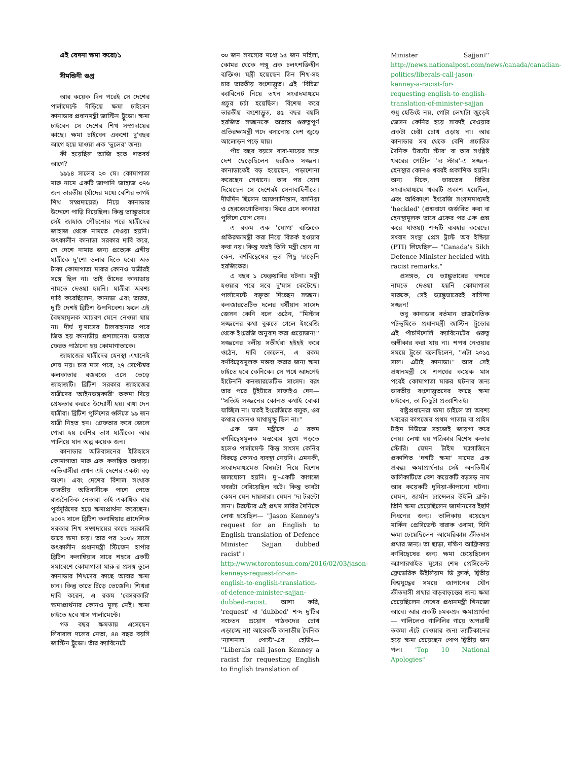এই বেদনা ক্ষমা করো/১
সীমন্তিনী গুপ্ত
আর কয়েক দিন পরেই সে দেশের পার্লামেন্টে দাঁড়িয়ে ক্ষমা চাইবেন কানাডার প্রধানমন্ত্রী জাস্টিন ট্রুডো। ক্ষমা চাইবেন সে দেশের শিখ সম্প্রদায়ের কাছে। ক্ষমা চাইবেন একশো দু'বছর আগে হয়ে যাওয়া এক 'ভুলের' জন্য।
কী হয়েছিল আজি হতে শতবর্ষ আগে?
১৯১৪ সালের ২৩ মে। কোমাগাতা মারু নামে একটি জাপানি জাহাজ ৩৭৬ জন ভারতীয় (যাঁদের মধ্যে বেশির ভাগই শিখ সম্প্রদায়ের) নিয়ে কানাডার উদ্দেশে পাড়ি দিয়েছিল। কিন্তু ভ্যাঙ্কুভারে সেই জাহাজ পৌঁছনোর পরে যাত্রীদের জাহাজ থেকে নামতে দেওয়া হয়নি। তৎকালীন কানাডা সরকার দাবি করে, সে দেশে নামার জন্য প্রত্যেক এশীয় যাত্রীকে দু'শো ডলার দিতে হবে। অত টাকা কোমাগাতা মারুর কোনও যাত্রীরই সঙ্গে ছিল না। তাই তাঁদের কানাডায় নামতে দেওয়া হয়নি। যাত্রীরা অবশ্য দাবি করেছিলেন, কানাডা এবং ভারত, দু'টি দেশই ব্রিটিশ উপনিবেশ। ফলে এই বৈষম্যমূলক আচরণ মেনে নেওয়া যায় না। দীর্ঘ দু'মাসের টালবাহানার পরে জিত হয় কানাডীয় প্রশাসনের। ভারতে ফেরত পাঠানো হয় কোমাগাতাকে।
জাহাজের যাত্রীদের হেনস্থা এখানেই শেষ নয়। চার মাস পরে, ২৭ সেপ্টেম্বর কলকাতার বজবজে এসে ভেড়ে জাহাজটি। ব্রিটিশ সরকার জাহাজের যাত্রীদের 'আইনভঙ্গকারী' তকমা দিয়ে গ্রেফতার করতে উদ্যোগী হয়। বাধা দেন যাত্রীরা। ব্রিটিশ পুলিশের গুলিতে ১৯ জন যাত্রী নিহত হন। গ্রেফতার করে জেলে পোরা হয় বেশির ভাগ যাত্রীকে। আর পালিয়ে যান অল্প কয়েক জন।
কানাডার অভিবাসনের ইতিহাসে কোমাগাতা মারু এক কলঙ্কিত অধ্যায়। অভিবাসীরা এখন এই দেশের একটা বড় অংশ। এবং দেশের বিশাল সংখ্যক ভারতীয় অভিবাসীকে পাশে পেতে রাজনৈতিক নেতারা তাই একাধিক বার পূর্বসূরিদের হয়ে ক্ষমাপ্রার্থনা করেছেন। ২০০৭ সালে ব্রিটিশ কলাম্বিয়ার প্রাদেশিক সরকার শিখ সম্প্রদায়ের কাছে সরকারি ভাবে ক্ষমা চায়। তার পর ২০০৮ সালে তৎকালীন প্রধানমন্ত্রী স্টিফেন হার্পার ব্রিটিশ কলাম্বিয়ার সারে শহরে একটি সমাবেশে কোমাগাতা মারু-র প্রসঙ্গ তুলে কানাডার শিখদের কাছে আবার ক্ষমা চান। কিন্তু তাতে চিঁড়ে ভেজেনি। শিখরা দাবি করেন, এ রকম 'বেসরকারি' ক্ষমাপ্রার্থনার কোনও মূল্য নেই। ক্ষমা চাইতে হবে খাস পার্লামেন্টে।
গত বছর ক্ষমতায় এসেছেন লিবারাল দলের নেতা, ৪৪ বছর বয়সি জাস্টিন ট্রুডো। তাঁর ক্যাবিনেটে
৩০ জন সদস্যের মধ্যে ১৫ জন মহিলা, কোমর থেকে পঙ্গু এক চলৎশক্তিহীন ব্যক্তিও। মন্ত্রী হয়েছেন তিন শিখ-সহ চার ভারতীয় বংশোদ্ভূত। এই 'বিচিত্র' ক্যাবিনেট নিয়ে তখন সংবাদমাধ্যমে প্রচুর চর্চা হয়েছিল। বিশেষ করে ভারতীয় বংশোদ্ভূত, ৪৫ বছর বয়সি হরজিত সজ্জনকে অত্যন্ত গুরুত্বপূর্ণ প্রতিরক্ষামন্ত্রী পদে বসানোয় দেশ জুড়ে আলোড়ন পড়ে যায়।
পাঁচ বছর বয়সে বাবা-মায়ের সঙ্গে দেশ ছেড়েছিলেন হরজিত সজ্জন। কানাডাতেই বড় হয়েছেন, পড়াশোনা করেছেন সেখানে। তার পর যোগ দিয়েছেন সে দেশেরই সেনাবাহিনীতে। দীর্ঘদিন ছিলেন আফগানিস্তান, বসনিয়া ও হেরজেগোভিনায়। ফিরে এসে কানাডা পুলিশে যোগ দেন।
এ রকম এক 'যোগ্য' ব্যক্তিকে প্রতিরক্ষামন্ত্রী করা নিয়ে বিতর্ক হওয়ার কথা নয়। কিন্তু যতই তিনি মন্ত্রী হোন না কেন, বর্ণবিদ্বেষের ভূত পিছু ছাড়েনি হরজিতের।
এ বছর ১ ফেব্রুয়ারির ঘটনা। মন্ত্রী হওয়ার পরে সবে দু'মাস কেটেছে। পার্লামেন্টে বক্তৃতা দিচ্ছেন সজ্জন। কনজারভেটিভ দলের বর্ষীয়ান সাংসদ জেসন কেনি বলে ওঠেন, ''মিস্টার সজ্জনের কথা বুঝতে গেলে ইংরেজি থেকে ইংরেজি অনুবাদ করা প্রয়োজন!'' সজ্জনের দলীয় সতীর্থরা হইহই করে ওঠেন, দাবি তোলেন, এ রকম বর্ণবিদ্বেষমূলক মন্তব্য করার জন্য ক্ষমা চাইতে হবে কেনিকে। সে পথে আদপেই হাঁটেননি কনজারভেটিভ সাংসদ। বরং তার পরে টুইটারে সাফাইও দেন— ''সত্যিই সজ্জনের কোনও কথাই বোঝা যাচ্ছিল না। যতই ইংরেজিতে বলুক, ওর কথার কোনও মাথামুন্ডু ছিল না।''
এক জন মন্ত্রীকে এ রকম বর্ণবিদ্বেষমূলক মন্তব্যের মুখে পড়তে হলেও পার্লামেন্ট কিন্তু সাংসদ কেনির বিরুদ্ধে কোনও ব্যবস্থা নেয়নি। এমনকী, সংবাদমাধ্যমেও বিষয়টা নিয়ে বিশেষ জলঘোলা হয়নি। দু'-একটি কাগজে খবরটা বেরিয়েছিল বটে। কিন্তু ভাবটা কেমন যেন দায়সারা। যেমন 'দ্য টরন্টো সান'। টরন্টোর এই প্রথম সারির দৈনিকে লেখা হয়েছিল— "Jason Kenney's request for an English to English translation of Defence Minister Sajjan dubbed racist"। http://www.torontosun.com/2016/02/03/jason-kenneys-request-for-an-english-to-english-translation-of-defence-minister-sajjan-dubbed-racist. আশা করি, 'request' বা 'dubbed' শব্দ দু'টির সচেতন প্রয়োগ পাঠকদের চোখ এড়াচ্ছে না! আরেকটি কানাডীয় দৈনিক 'ন্যাশনাল পোস্ট'-এর হেডিং— ''Liberals call Jason Kenney a racist for requesting English to English translation of
Minister Sajjan।'' http://news.nationalpost.com/news/canada/canadian-politics/liberals-call-jason-kenney-a-racist-for-requesting-english-to-english-translation-of-minister-sajjan শুধু হেডিংই নয়, গোটা লেখাটা জুড়েই জেসন কেনির হয়ে সাফাই দেওয়ার একটা চেষ্টা চোখ এড়ায় না। আর কানাডার সব থেকে বেশি প্রচারিত দৈনিক 'টরন্টো স্টার' বা তার সংশ্লিষ্ট খবরের পোর্টাল 'দ্য স্টার'-এ সজ্জন-হেনস্থার কোনও খবরই প্রকাশিত হয়নি। অন্য দিকে, ভারতের বিভিন্ন সংবাদমাধ্যমে খবরটি প্রকাশ হয়েছিল, এবং অধিকাংশ ইংরেজি সংবাদমাধ্যমই 'heckled' (প্রশ্নবাণে জর্জরিত করা বা হেনস্থামূলক ভাবে একের পর এক প্রশ্ন করে যাওয়া) শব্দটি ব্যবহার করেছে। সংবাদ সংস্থা প্রেস ট্রাস্ট অব ইন্ডিয়া (PTI) লিখেছিল— "Canada's Sikh Defence Minister heckled with racist remarks."
প্রসঙ্গত, যে ভ্যাঙ্কুভারের বন্দরে নামতে দেওয়া হয়নি কোমাগাতা মারুকে, সেই ভ্যাঙ্কুভারেরই বাসিন্দা সজ্জন!
তবু কানাডার বর্তমান রাজনৈতিক পটভূমিতে প্রধানমন্ত্রী জাস্টিন ট্রুডোর এই পাঁচমিশেলি ক্যাবিনেটের গুরুত্ব অস্বীকার করা যায় না। শপথ নেওয়ার সময়ে ট্রুডো বলেছিলেন, ''এটা ২০১৫ সাল। এটাই কানাডা।'' আর সেই প্রধানমন্ত্রী যে শপথের কয়েক মাস পরেই কোমাগাতা মারুর ঘটনার জন্য ভারতীয় বংশোদ্ভূতদের কাছে ক্ষমা চাইবেন, তা কিছুটা প্রত্যাশিতই।
রাষ্ট্রপ্রধানেরা ক্ষমা চাইলে তা অবশ্য খবরের কাগজের প্রথম পাতায় বা প্রাইম টাইম নিউজে সহজেই জায়গা করে নেয়। লেখা হয় পত্রিকার বিশেষ কভার স্টোরি। যেমন টাইম ম্যাগাজিনে প্রকাশিত 'দশটি ক্ষমা' নামের এক প্রবন্ধ। ক্ষমাপ্রার্থনার সেই অনতিদীর্ঘ তালিকাটিতে বেশ কয়েকটি বড়সড় নাম আর কয়েকটি দুনিয়া-কাঁপানো ঘটনা। যেমন, জার্মান চ্যান্সেলর উইলি ব্রান্ট। তিনি ক্ষমা চেয়েছিলেন জার্মানদের ইহুদি নিধনের জন্য। তালিকায় রয়েছেন মার্কিন প্রেসিডেন্ট বারাক ওবামা, যিনি ক্ষমা চেয়েছিলেন আমেরিকায় ক্রীতদাস প্রথার জন্য। তা ছাড়া, দক্ষিণ আফ্রিকায় বর্ণবিদ্বেষের জন্য ক্ষমা চেয়েছিলেন অ্যাপারথাইড যুগের শেষ প্রেসিডেন্ট ফ্রেডেরিক উইলিয়াম ডি ক্লার্ক, দ্বিতীয় বিশ্বযুদ্ধের সময়ে জাপানের যৌন ক্রীতদাসী প্রথার বাড়বাড়ন্তের জন্য ক্ষমা চেয়েছিলেন দেশের প্রধানমন্ত্রী শিনজো আবে। আর একটি চমকপ্রদ ক্ষমাপ্রার্থনা— গালিলেও গালিলির গায়ে অপরাধী তকমা এঁটে দেওয়ার জন্য ভ্যাটিকানের হয়ে ক্ষমা চেয়েছেন পোপ দ্বিতীয় জন পল। 'Top 10 National Apologies"